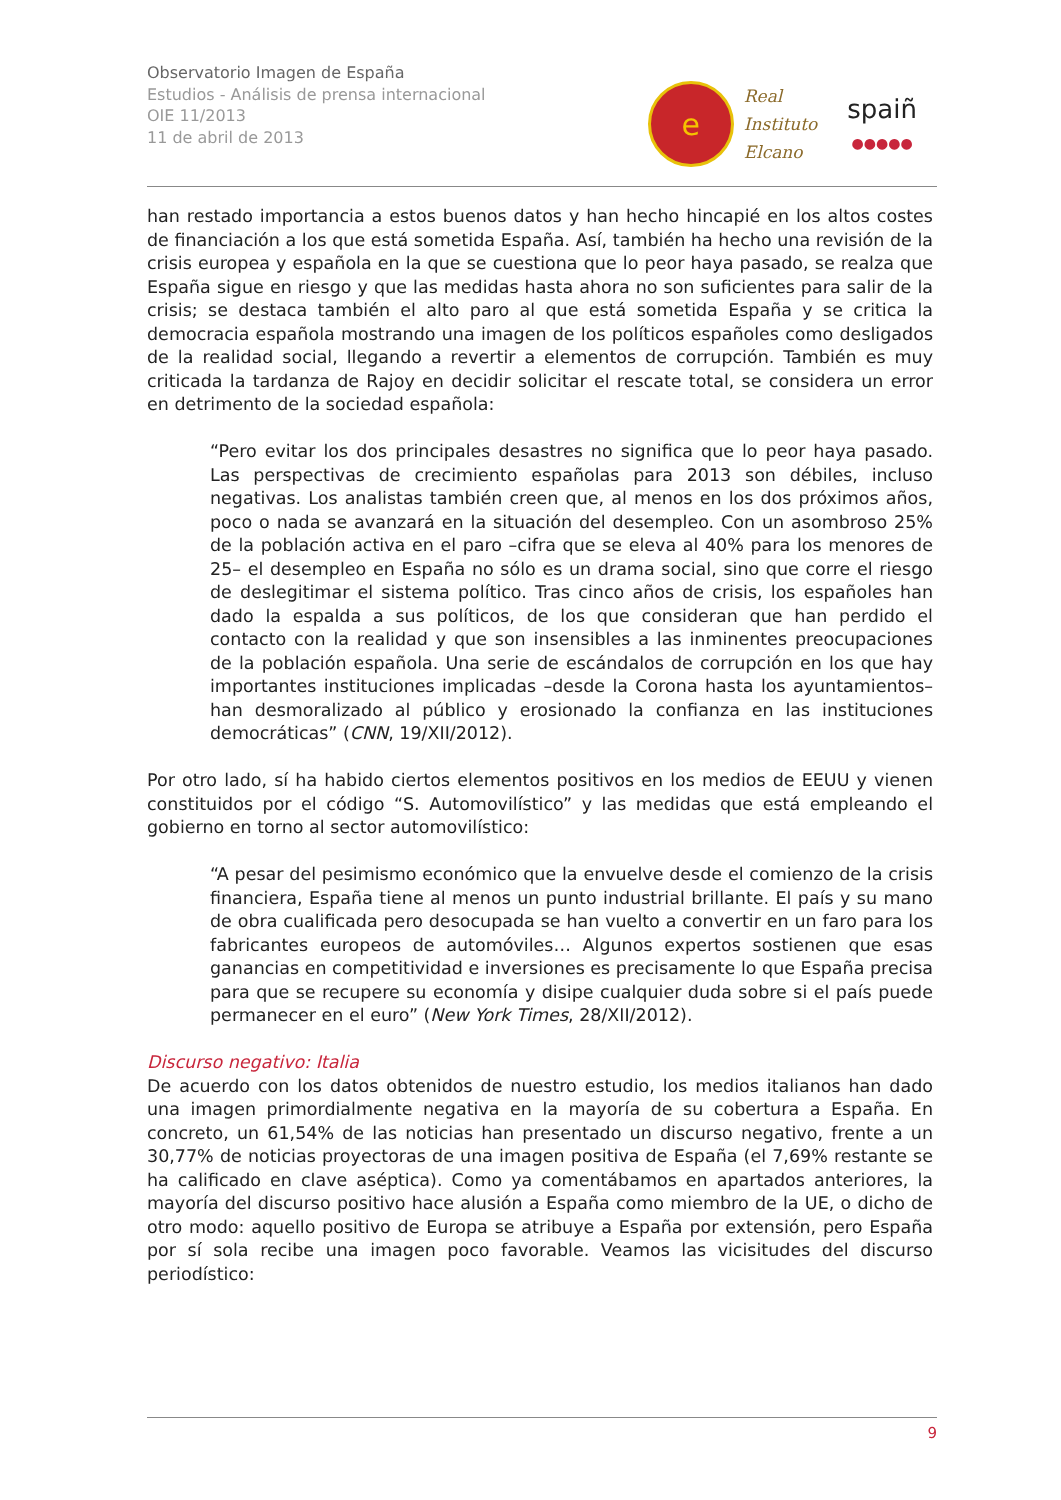Observatorio Imagen de España
Estudios - Análisis de prensa internacional
OIE 11/2013
11 de abril de 2013
e
Real
Instituto
Elcano
spaiñ
●●●●●
han restado importancia a estos buenos datos y han hecho hincapié en los altos costes de financiación a los que está sometida España. Así, también ha hecho una revisión de la crisis europea y española en la que se cuestiona que lo peor haya pasado, se realza que España sigue en riesgo y que las medidas hasta ahora no son suficientes para salir de la crisis; se destaca también el alto paro al que está sometida España y se critica la democracia española mostrando una imagen de los políticos españoles como desligados de la realidad social, llegando a revertir a elementos de corrupción. También es muy criticada la tardanza de Rajoy en decidir solicitar el rescate total, se considera un error en detrimento de la sociedad española:
“Pero evitar los dos principales desastres no significa que lo peor haya pasado. Las perspectivas de crecimiento españolas para 2013 son débiles, incluso negativas. Los analistas también creen que, al menos en los dos próximos años, poco o nada se avanzará en la situación del desempleo. Con un asombroso 25% de la población activa en el paro –cifra que se eleva al 40% para los menores de 25– el desempleo en España no sólo es un drama social, sino que corre el riesgo de deslegitimar el sistema político. Tras cinco años de crisis, los españoles han dado la espalda a sus políticos, de los que consideran que han perdido el contacto con la realidad y que son insensibles a las inminentes preocupaciones de la población española. Una serie de escándalos de corrupción en los que hay importantes instituciones implicadas –desde la Corona hasta los ayuntamientos– han desmoralizado al público y erosionado la confianza en las instituciones democráticas” (CNN, 19/XII/2012).
Por otro lado, sí ha habido ciertos elementos positivos en los medios de EEUU y vienen constituidos por el código “S. Automovilístico” y las medidas que está empleando el gobierno en torno al sector automovilístico:
“A pesar del pesimismo económico que la envuelve desde el comienzo de la crisis financiera, España tiene al menos un punto industrial brillante. El país y su mano de obra cualificada pero desocupada se han vuelto a convertir en un faro para los fabricantes europeos de automóviles… Algunos expertos sostienen que esas ganancias en competitividad e inversiones es precisamente lo que España precisa para que se recupere su economía y disipe cualquier duda sobre si el país puede permanecer en el euro” (New York Times, 28/XII/2012).
Discurso negativo: Italia
De acuerdo con los datos obtenidos de nuestro estudio, los medios italianos han dado una imagen primordialmente negativa en la mayoría de su cobertura a España. En concreto, un 61,54% de las noticias han presentado un discurso negativo, frente a un 30,77% de noticias proyectoras de una imagen positiva de España (el 7,69% restante se ha calificado en clave aséptica). Como ya comentábamos en apartados anteriores, la mayoría del discurso positivo hace alusión a España como miembro de la UE, o dicho de otro modo: aquello positivo de Europa se atribuye a España por extensión, pero España por sí sola recibe una imagen poco favorable. Veamos las vicisitudes del discurso periodístico:
9